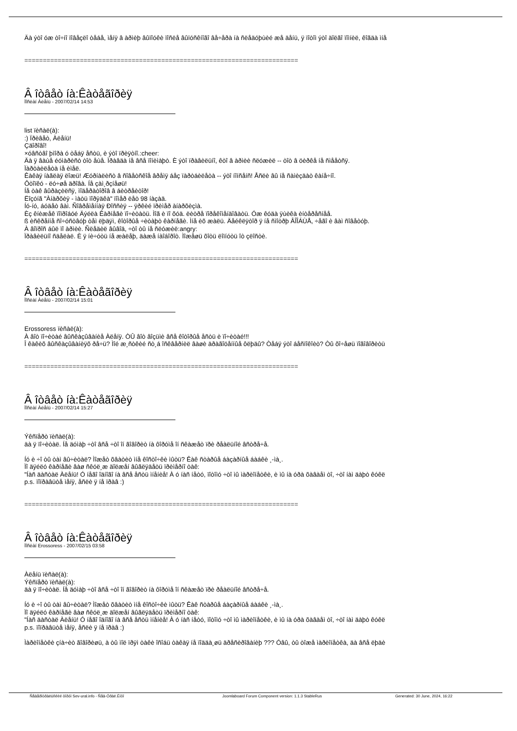Äà ýòî óæ òî÷íî ïîâåçëî òåáå, ìåíÿ â àðìèþ âûïîóêè ïîñëå âûïóñêíîãî âå÷åðà íà ñëåäóþùèé æå äåíü, ÿ ïîòîì ýòî äîëãî ïîìíèë, êîãäà ìíå
==========================================================================
Â îòâåò íà:Êàòåãîðèÿ
Ïîñëàí Àëåíü - 2007/02/14 14:53
list ïèñàë(à):
:) Ïðèâåò, Àëåíü!
Çäîðîâî!
×óâñòâî þìîðà ó òåáÿ åñòü, è ýòî ïðèÿòíî.:cheer:
Äà ÿ âàùå éóìàðèñò òîò åùå. Ïðàâäà íå âñå ïîíèìàþò. È ýòî ïðàâèëüíî, êòî â àðìèè ñëóæèë -- òîò â öèðêå íå ñìååòñÿ.
Ïàðòàèëåòà íå èìåë.
Êàêàÿ íàãëàÿ ëîæü! Æóðíàëèñò â ñîâåòñêîå âðåìÿ áåç ïàðòáèëåòà -- ýòî íîíñåíñ! Åñëè âû íå ñàìèçäàò êàíå÷íî.
Ôòîïêó - ëó÷øå äðîâà. Íå çàì¸ðçíåøü!
Íå òàê âûðàçèëñÿ, ìîäåðàòîðîâ â áèòðåèòîð!
Ëîçóíã "Àíàðõèÿ - ìàòü ïîðÿäêà" ïîìåð ëåò 98 íàçàä.
Íó-íó, áóäåò âàì. Ñîâðåìåííàÿ Ðîññèÿ -- ÿðêèé ïðèìåð àíàðõèçìà.
Èç êíèæåê ïîïðîáóé Äýéëà Êàðíåãè ïî÷èòàòü. Ìîã è ïî õóä. ëèòðå ïîðåêîìåíäîâàòü. Óæ êóäà ÿùèêà èíòåðåñíåå.
ß èñêðåííå ñî÷óñòâóþ òåì ëþäÿì, êîòîðûå ÷èòàþò êàðíåãè. Ìíå èõ æàëü. Äåéêëÿòîð ÿ íå ñìîòðþ ÂÎÎÁÙÅ, ÷åãî è âàì ñîâåòóþ.
À âîïðîñ áûë ïî àðìèè. Ñëåäèë âûâîä, ÷òî òû íå ñëóæèë:angry:
Ïðàâèëüíî ñäåëàë. È ÿ íè÷óòü íå æàëåþ, äàæå íàîáîðîò. Ìîæåøü õîòü ëîïíóòü îò çëîñòè.
==========================================================================
Â îòâåò íà:Êàòåãîðèÿ
Ïîñëàí Àëåíü - 2007/02/14 15:01
Erossoress ïèñàë(à):
À âîò ïî÷èòàé âûñêàçûâàíèå Àëåíÿ. ÒÛ âîò âîçüìè âñå êîòîðûå åñòü è ïî÷èòàé!!!
Î êàêèõ âûñêàçûâàíèÿõ ðå÷ü? Ìîé æ¸ñòêèé ñò¸á îñêâåðíèë âàøè äðàãîöåííûå ôëþäû? Òåáÿ ýòî áåñïîêîèò? Òû õî÷åøü ïîãîâîðèòü
==========================================================================
Â îòâåò íà:Êàòåãîðèÿ
Ïîñëàí Àëåíü - 2007/02/14 15:27
Ýêñïåðò ïèñàë(à):
äà ÿ ïî÷èòàë. Íå äóìàþ ÷òî âñå ÷òî îí ãîâîðèò íà ôîðóìå îí ñêàæåò ïðè ðåàëüíîé âñòðå÷å.
Íó è ÷î òû òàì âû÷èòàë? Ìîæåò õâàòèò ìíå êîñòî÷êè ìûòü? Êàê ñòàðûå áàçàðíûå áàáêè ¸-ìà¸.
Ïî äÿéëó êàðíåãè âàø ñêóë¸æ äîëæåí âûãëÿäåòü ïðèìåðíî òàê:
"Íàñ äàñòàë Àëåíü! Ó íåãî îäíîãî íà âñå åñòü ìíåíèå! À ó íàñ íåòó, ïîòîìó ÷òî ìû ìàðèîíåòêè, è ìû íà óðà õàâàåì òî, ÷òî íàì äàþò êóêë
p.s. ïîïðàâüòå ìåíÿ, åñëè ÿ íå ïðàâ :)
==========================================================================
Â îòâåò íà:Êàòåãîðèÿ
Ïîñëàí Erossoress - 2007/02/15 03:58
Àëåíü ïèñàë(à):
Ýêñïåðò ïèñàë(à):
äà ÿ ïî÷èòàë. Íå äóìàþ ÷òî âñå ÷òî îí ãîâîðèò íà ôîðóìå îí ñêàæåò ïðè ðåàëüíîé âñòðå÷å.
Íó è ÷î òû òàì âû÷èòàë? Ìîæåò õâàòèò ìíå êîñòî÷êè ìûòü? Êàê ñòàðûå áàçàðíûå áàáêè ¸-ìà¸.
Ïî äÿéëó êàðíåãè âàø ñêóë¸æ äîëæåí âûãëÿäåòü ïðèìåðíî òàê:
"Íàñ äàñòàë Àëåíü! Ó íåãî îäíîãî íà âñå åñòü ìíåíèå! À ó íàñ íåòó, ïîòîìó ÷òî ìû ìàðèîíåòêè, è ìû íà óðà õàâàåì òî, ÷òî íàì äàþò êóêë
p.s. ïîïðàâüòå ìåíÿ, åñëè ÿ íå ïðàâ :)
Ìàðèîíåòêè çíà÷èò ãîâîðèøü, à òû ìîë ïðÿì òàêè îñîáü òàêàÿ íå ïîääà¸øü äðåñèðîâàíèþ ??? Óâû, òû òîæå ìàðèîíåòêà, äà âñå ëþäè
Ñåâåðîóðàëüñêèé ôîðóì Sev-ural.info - Ñåâ-Óðàë.Èíôî Joomlaboard Forum Component version: 1.1.3 StableRus Generated: 30 June, 2024, 16:22